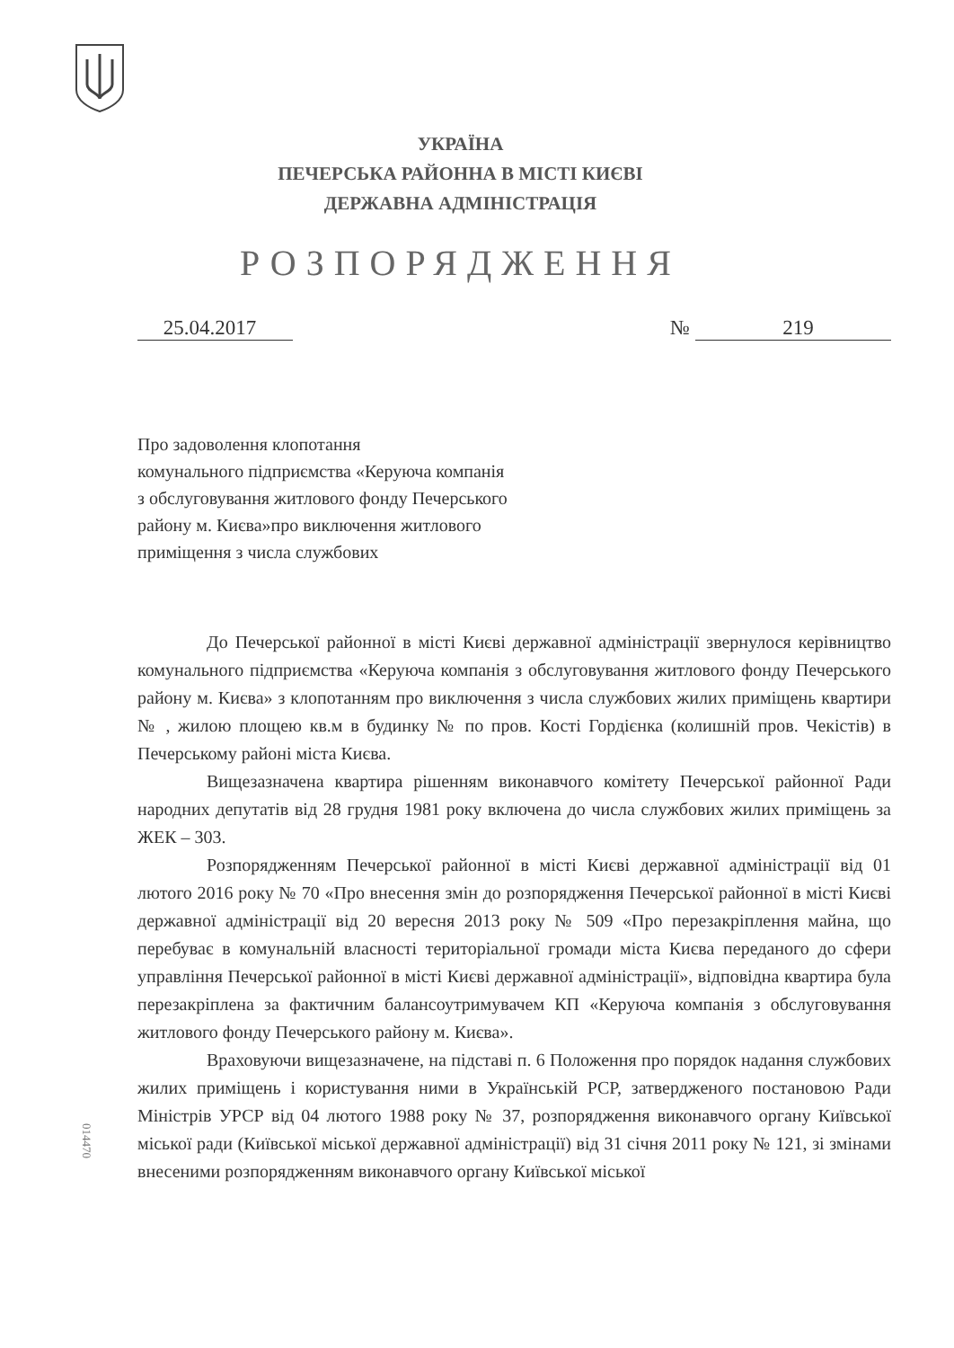УКРАЇНА
ПЕЧЕРСЬКА РАЙОННА В МІСТІ КИЄВІ
ДЕРЖАВНА АДМІНІСТРАЦІЯ
РОЗПОРЯДЖЕННЯ
25.04.2017 № 219
Про задоволення клопотання
комунального підприємства «Керуюча компанія
з обслуговування житлового фонду Печерського
району м. Києва»про виключення житлового
приміщення з числа службових
До Печерської районної в місті Києві державної адміністрації звернулося керівництво комунального підприємства «Керуюча компанія з обслуговування житлового фонду Печерського району м. Києва» з клопотанням про виключення з числа службових жилих приміщень квартири № , жилою площею кв.м в будинку № по пров. Кості Гордієнка (колишній пров. Чекістів) в Печерському районі міста Києва.
Вищезазначена квартира рішенням виконавчого комітету Печерської районної Ради народних депутатів від 28 грудня 1981 року включена до числа службових жилих приміщень за ЖЕК – 303.
Розпорядженням Печерської районної в місті Києві державної адміністрації від 01 лютого 2016 року № 70 «Про внесення змін до розпорядження Печерської районної в місті Києві державної адміністрації від 20 вересня 2013 року № 509 «Про перезакріплення майна, що перебуває в комунальній власності територіальної громади міста Києва переданого до сфери управління Печерської районної в місті Києві державної адміністрації», відповідна квартира була перезакріплена за фактичним балансоутримувачем КП «Керуюча компанія з обслуговування житлового фонду Печерського району м. Києва».
Враховуючи вищезазначене, на підставі п. 6 Положення про порядок надання службових жилих приміщень і користування ними в Українській РСР, затвердженого постановою Ради Міністрів УРСР від 04 лютого 1988 року № 37, розпорядження виконавчого органу Київської міської ради (Київської міської державної адміністрації) від 31 січня 2011 року № 121, зі змінами внесеними розпорядженням виконавчого органу Київської міської
014470